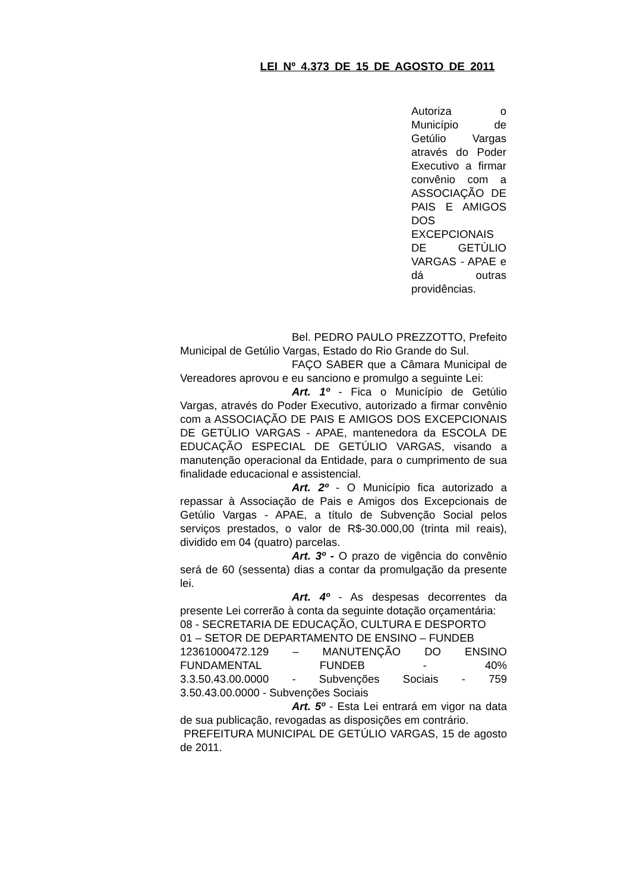LEI Nº 4.373 DE 15 DE AGOSTO DE 2011
Autoriza o Município de Getúlio Vargas através do Poder Executivo a firmar convênio com a ASSOCIAÇÃO DE PAIS E AMIGOS DOS EXCEPCIONAIS DE GETÚLIO VARGAS - APAE e dá outras providências.
Bel. PEDRO PAULO PREZZOTTO, Prefeito Municipal de Getúlio Vargas, Estado do Rio Grande do Sul.
FAÇO SABER que a Câmara Municipal de Vereadores aprovou e eu sanciono e promulgo a seguinte Lei:
Art. 1º - Fica o Município de Getúlio Vargas, através do Poder Executivo, autorizado a firmar convênio com a ASSOCIAÇÃO DE PAIS E AMIGOS DOS EXCEPCIONAIS DE GETÚLIO VARGAS - APAE, mantenedora da ESCOLA DE EDUCAÇÃO ESPECIAL DE GETÚLIO VARGAS, visando a manutenção operacional da Entidade, para o cumprimento de sua finalidade educacional e assistencial.
Art. 2º - O Município fica autorizado a repassar à Associação de Pais e Amigos dos Excepcionais de Getúlio Vargas - APAE, a título de Subvenção Social pelos serviços prestados, o valor de R$-30.000,00 (trinta mil reais), dividido em 04 (quatro) parcelas.
Art. 3º - O prazo de vigência do convênio será de 60 (sessenta) dias a contar da promulgação da presente lei.
Art. 4º - As despesas decorrentes da presente Lei correrão à conta da seguinte dotação orçamentária:
08 - SECRETARIA DE EDUCAÇÃO, CULTURA E DESPORTO
01 – SETOR DE DEPARTAMENTO DE ENSINO – FUNDEB
12361000472.129 – MANUTENÇÃO DO ENSINO FUNDAMENTAL FUNDEB - 40%
3.3.50.43.00.0000 - Subvenções Sociais - 759
3.50.43.00.0000 - Subvenções Sociais
Art. 5º - Esta Lei entrará em vigor na data de sua publicação, revogadas as disposições em contrário.
PREFEITURA MUNICIPAL DE GETÚLIO VARGAS, 15 de agosto de 2011.